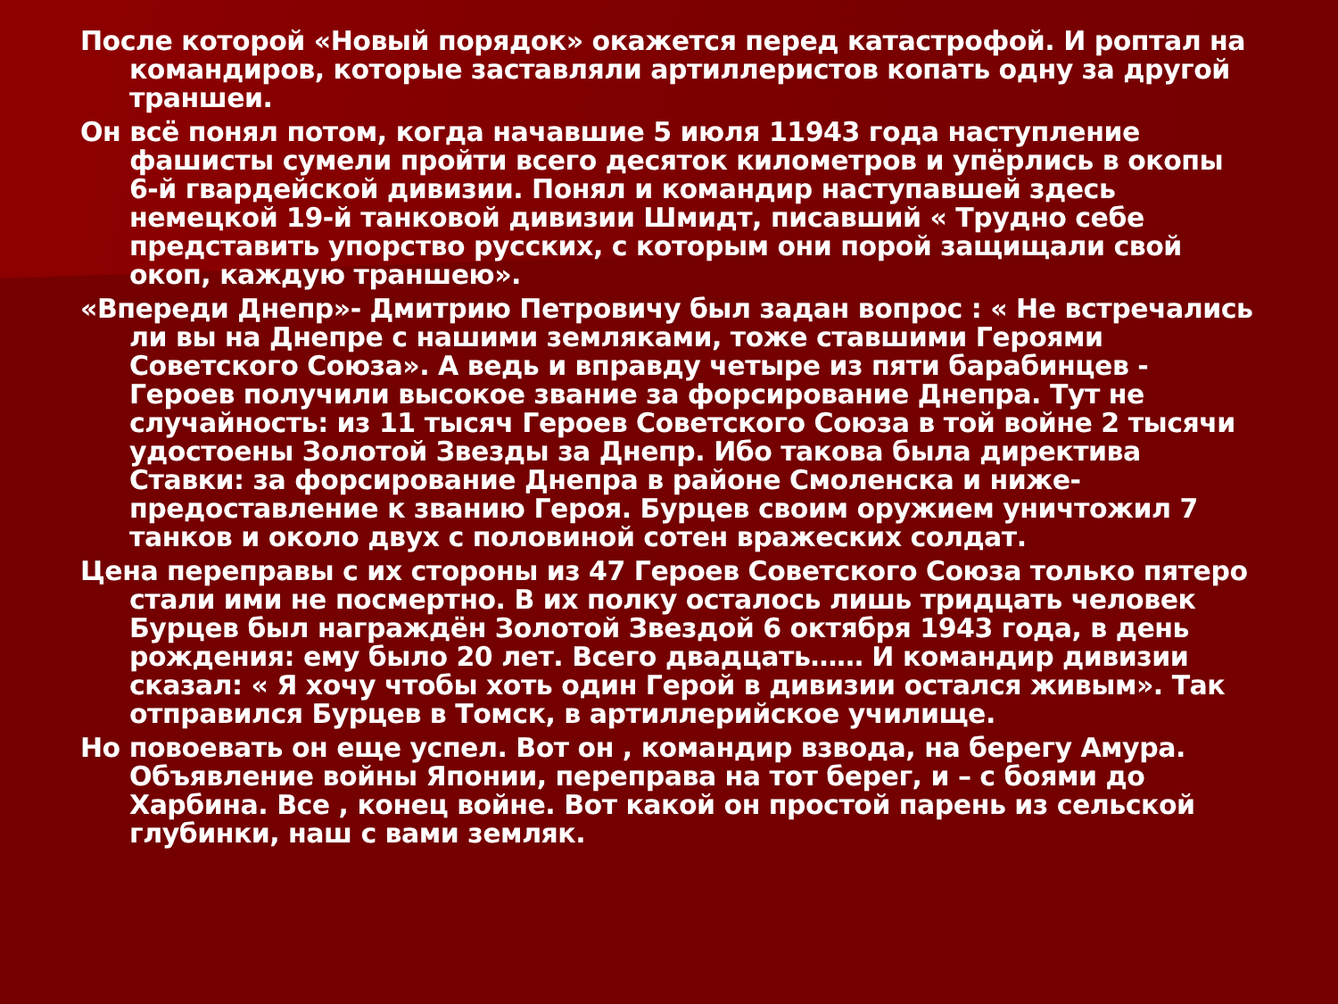После которой «Новый порядок» окажется перед катастрофой. И роптал на командиров, которые заставляли артиллеристов копать одну за другой траншеи.
Он всё понял потом, когда начавшие 5 июля 11943 года наступление фашисты сумели пройти всего десяток километров и упёрлись в окопы 6-й гвардейской дивизии. Понял и командир наступавшей здесь немецкой 19-й танковой дивизии Шмидт, писавший « Трудно себе представить упорство русских, с которым они порой защищали свой окоп, каждую траншею».
«Впереди Днепр»- Дмитрию Петровичу был задан вопрос : « Не встречались ли вы на Днепре с нашими земляками, тоже ставшими Героями Советского Союза». А ведь и вправду четыре из пяти барабинцев - Героев получили высокое звание за форсирование Днепра. Тут не случайность: из 11 тысяч Героев Советского Союза в той войне 2 тысячи удостоены Золотой Звезды за Днепр. Ибо такова была директива Ставки: за форсирование Днепра в районе Смоленска и ниже- предоставление к званию Героя. Бурцев своим оружием уничтожил 7 танков и около двух с половиной сотен вражеских солдат.
Цена переправы с их стороны из 47 Героев Советского Союза только пятеро стали ими не посмертно. В их полку осталось лишь тридцать человек Бурцев был награждён Золотой Звездой 6 октября 1943 года, в день рождения: ему было 20 лет. Всего двадцать…… И командир дивизии сказал: « Я хочу чтобы хоть один Герой в дивизии остался живым». Так отправился Бурцев в Томск, в артиллерийское училище.
Но повоевать он еще успел. Вот он , командир взвода, на берегу Амура. Объявление войны Японии, переправа на тот берег, и – с боями до Харбина. Все , конец войне. Вот какой он простой парень из сельской глубинки, наш с вами земляк.